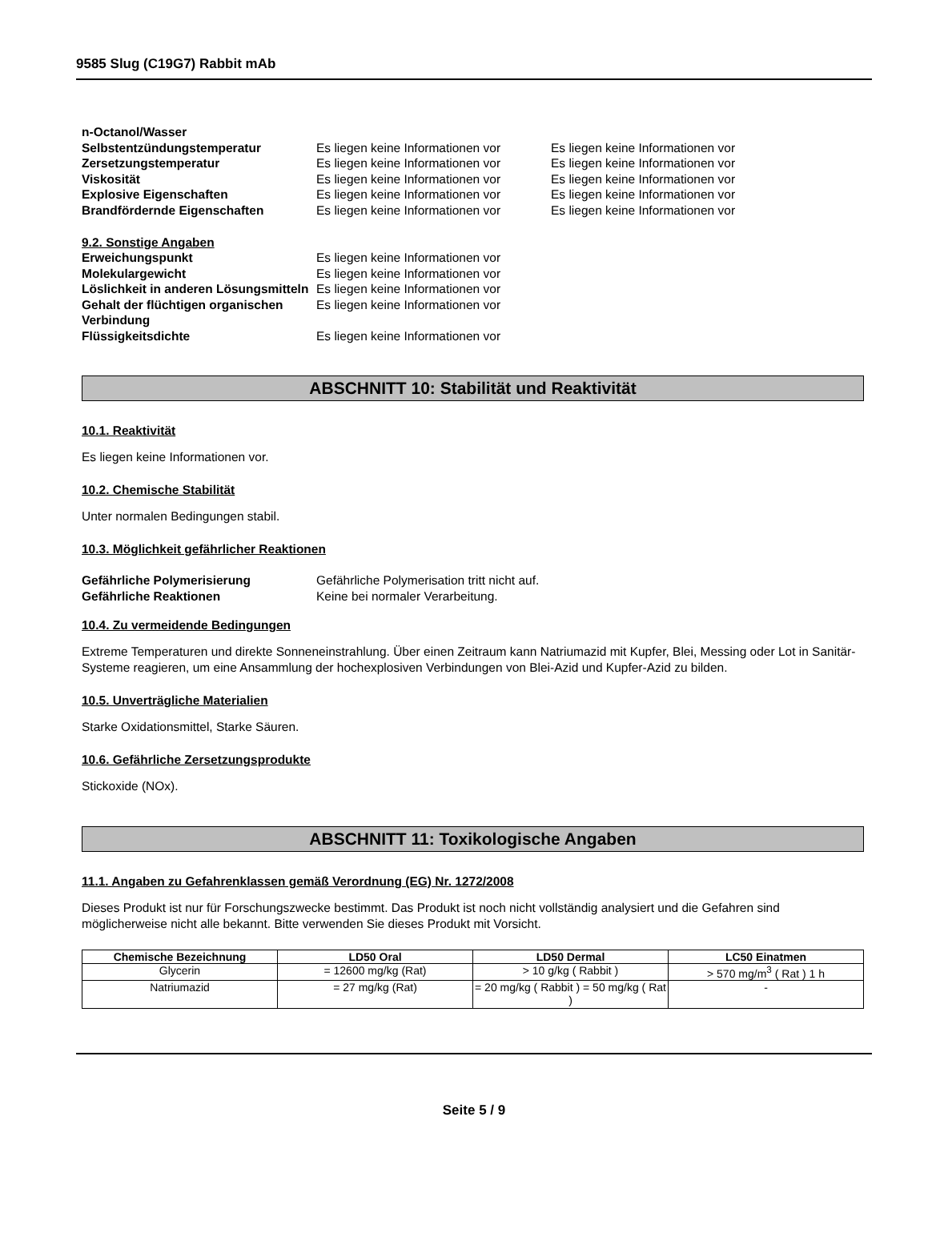9585 Slug (C19G7) Rabbit mAb
n-Octanol/Wasser
Selbstentzündungstemperatur Es liegen keine Informationen vor Es liegen keine Informationen vor
Zersetzungstemperatur Es liegen keine Informationen vor Es liegen keine Informationen vor
Viskosität Es liegen keine Informationen vor Es liegen keine Informationen vor
Explosive Eigenschaften Es liegen keine Informationen vor Es liegen keine Informationen vor
Brandfördernde Eigenschaften Es liegen keine Informationen vor Es liegen keine Informationen vor
9.2. Sonstige Angaben
Erweichungspunkt Es liegen keine Informationen vor
Molekulargewicht Es liegen keine Informationen vor
Löslichkeit in anderen Lösungsmitteln Es liegen keine Informationen vor
Gehalt der flüchtigen organischen Verbindung Es liegen keine Informationen vor
Flüssigkeitsdichte Es liegen keine Informationen vor
ABSCHNITT 10: Stabilität und Reaktivität
10.1. Reaktivität
Es liegen keine Informationen vor.
10.2. Chemische Stabilität
Unter normalen Bedingungen stabil.
10.3. Möglichkeit gefährlicher Reaktionen
Gefährliche Polymerisierung Gefährliche Polymerisation tritt nicht auf.
Gefährliche Reaktionen Keine bei normaler Verarbeitung.
10.4. Zu vermeidende Bedingungen
Extreme Temperaturen und direkte Sonneneinstrahlung. Über einen Zeitraum kann Natriumazid mit Kupfer, Blei, Messing oder Lot in Sanitär-Systeme reagieren, um eine Ansammlung der hochexplosiven Verbindungen von Blei-Azid und Kupfer-Azid zu bilden.
10.5. Unverträgliche Materialien
Starke Oxidationsmittel, Starke Säuren.
10.6. Gefährliche Zersetzungsprodukte
Stickoxide (NOx).
ABSCHNITT 11: Toxikologische Angaben
11.1. Angaben zu Gefahrenklassen gemäß Verordnung (EG) Nr. 1272/2008
Dieses Produkt ist nur für Forschungszwecke bestimmt. Das Produkt ist noch nicht vollständig analysiert und die Gefahren sind möglicherweise nicht alle bekannt. Bitte verwenden Sie dieses Produkt mit Vorsicht.
| Chemische Bezeichnung | LD50 Oral | LD50 Dermal | LC50 Einatmen |
| --- | --- | --- | --- |
| Glycerin | = 12600 mg/kg (Rat) | > 10 g/kg ( Rabbit ) | > 570 mg/m<sup>3</sup> ( Rat ) 1 h |
| Natriumazid | = 27 mg/kg (Rat) | = 20 mg/kg ( Rabbit ) = 50 mg/kg ( Rat ) | - |
Seite 5 / 9